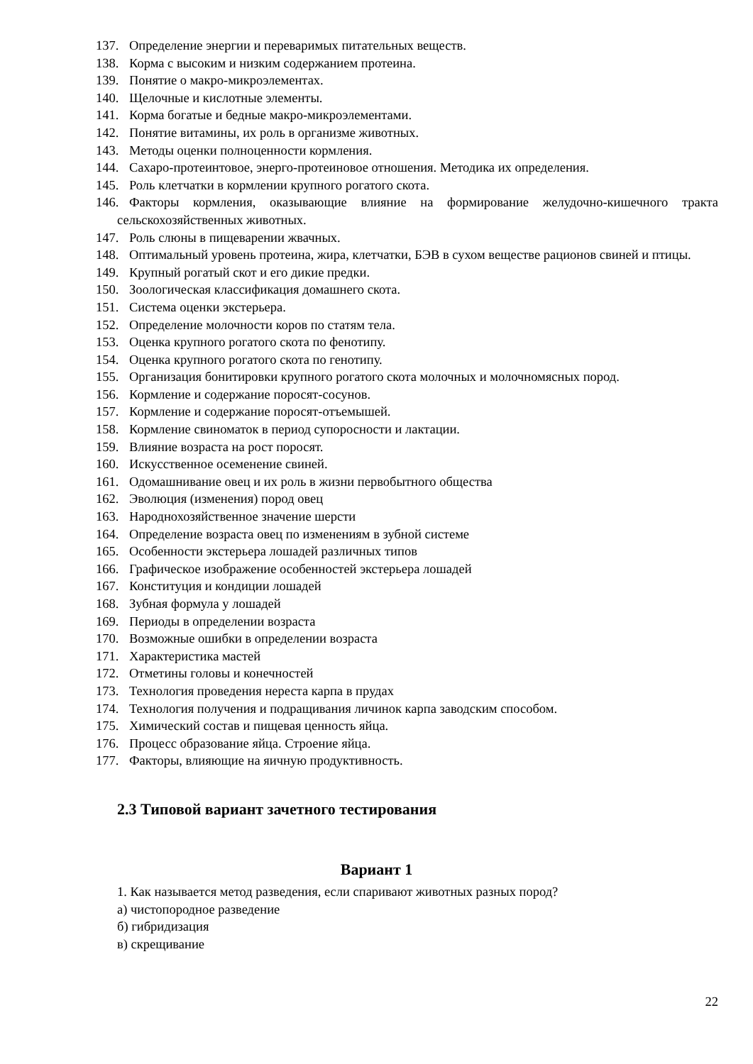137. Определение энергии и переваримых питательных веществ.
138. Корма с высоким и низким содержанием протеина.
139. Понятие о макро-микроэлементах.
140. Щелочные и кислотные элементы.
141. Корма богатые и бедные макро-микроэлементами.
142. Понятие витамины, их роль в организме животных.
143. Методы оценки полноценности кормления.
144. Сахаро-протеинтовое, энерго-протеиновое отношения. Методика их определения.
145. Роль клетчатки в кормлении крупного рогатого скота.
146. Факторы кормления, оказывающие влияние на формирование желудочно-кишечного тракта сельскохозяйственных животных.
147. Роль слюны в пищеварении жвачных.
148. Оптимальный уровень протеина, жира, клетчатки, БЭВ в сухом веществе рационов свиней и птицы.
149. Крупный рогатый скот и его дикие предки.
150. Зоологическая классификация домашнего скота.
151. Система оценки экстерьера.
152. Определение молочности коров по статям тела.
153. Оценка крупного рогатого скота по фенотипу.
154. Оценка крупного рогатого скота по генотипу.
155. Организация бонитировки крупного рогатого скота молочных и молочномясных пород.
156. Кормление и содержание поросят-сосунов.
157. Кормление и содержание поросят-отъемышей.
158. Кормление свиноматок в период супоросности и лактации.
159. Влияние возраста на рост поросят.
160. Искусственное осеменение свиней.
161. Одомашнивание овец и их роль в жизни первобытного общества
162. Эволюция (изменения) пород овец
163. Народнохозяйственное значение шерсти
164. Определение возраста овец по изменениям в зубной системе
165. Особенности экстерьера лошадей различных типов
166. Графическое изображение особенностей экстерьера лошадей
167. Конституция и кондиции лошадей
168. Зубная формула у лошадей
169. Периоды в определении возраста
170. Возможные ошибки в определении возраста
171. Характеристика мастей
172. Отметины головы и конечностей
173. Технология проведения нереста карпа в прудах
174. Технология получения и подращивания личинок карпа заводским способом.
175. Химический состав и пищевая ценность яйца.
176. Процесс образование яйца. Строение яйца.
177. Факторы, влияющие на яичную продуктивность.
2.3 Типовой вариант зачетного тестирования
Вариант 1
1. Как называется метод разведения, если спаривают животных разных пород?
а) чистопородное разведение
б) гибридизация
в) скрещивание
22